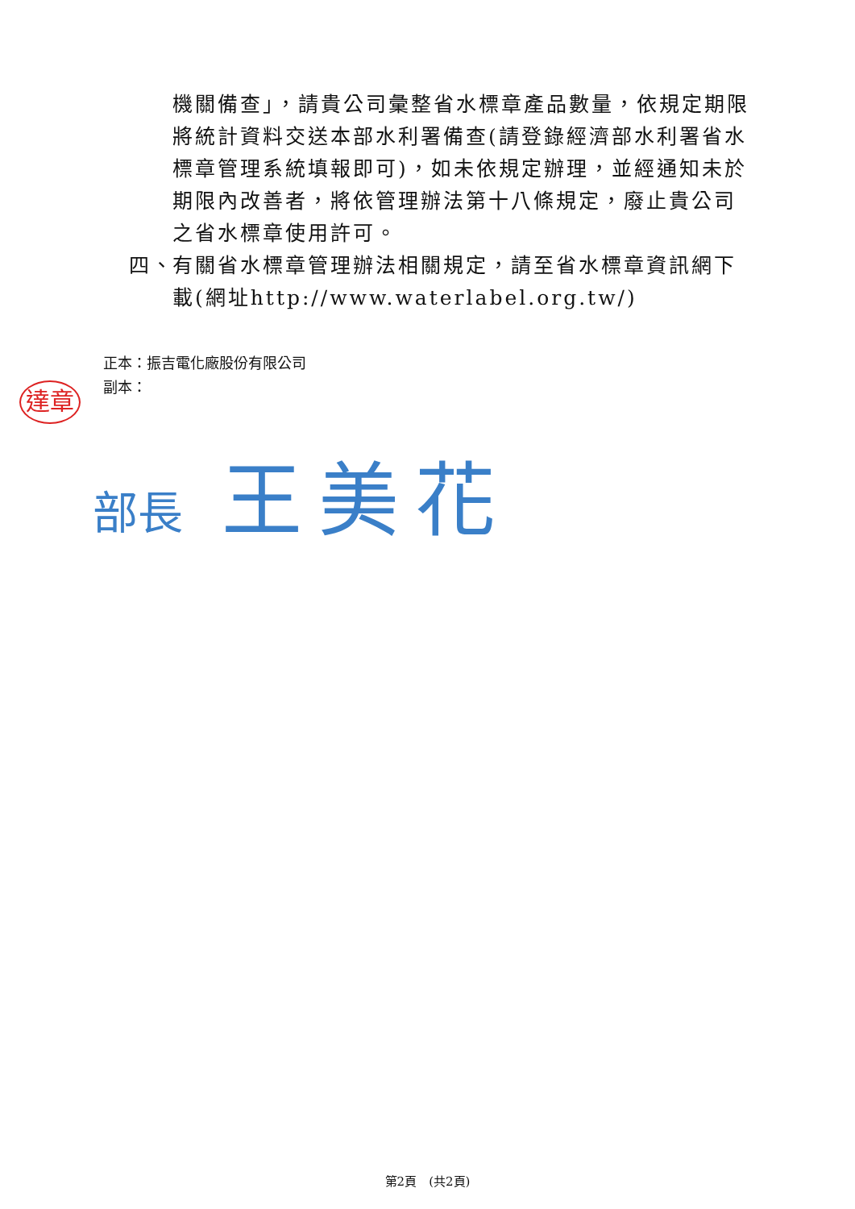機關備查」，請貴公司彙整省水標章產品數量，依規定期限將統計資料交送本部水利署備查(請登錄經濟部水利署省水標章管理系統填報即可)，如未依規定辦理，並經通知未於期限內改善者，將依管理辦法第十八條規定，廢止貴公司之省水標章使用許可。
四、 有關省水標章管理辦法相關規定，請至省水標章資訊網下載(網址http://www.waterlabel.org.tw/)
正本：振吉電化廠股份有限公司
副本：
達章
部長 王美花
第2頁　(共2頁)